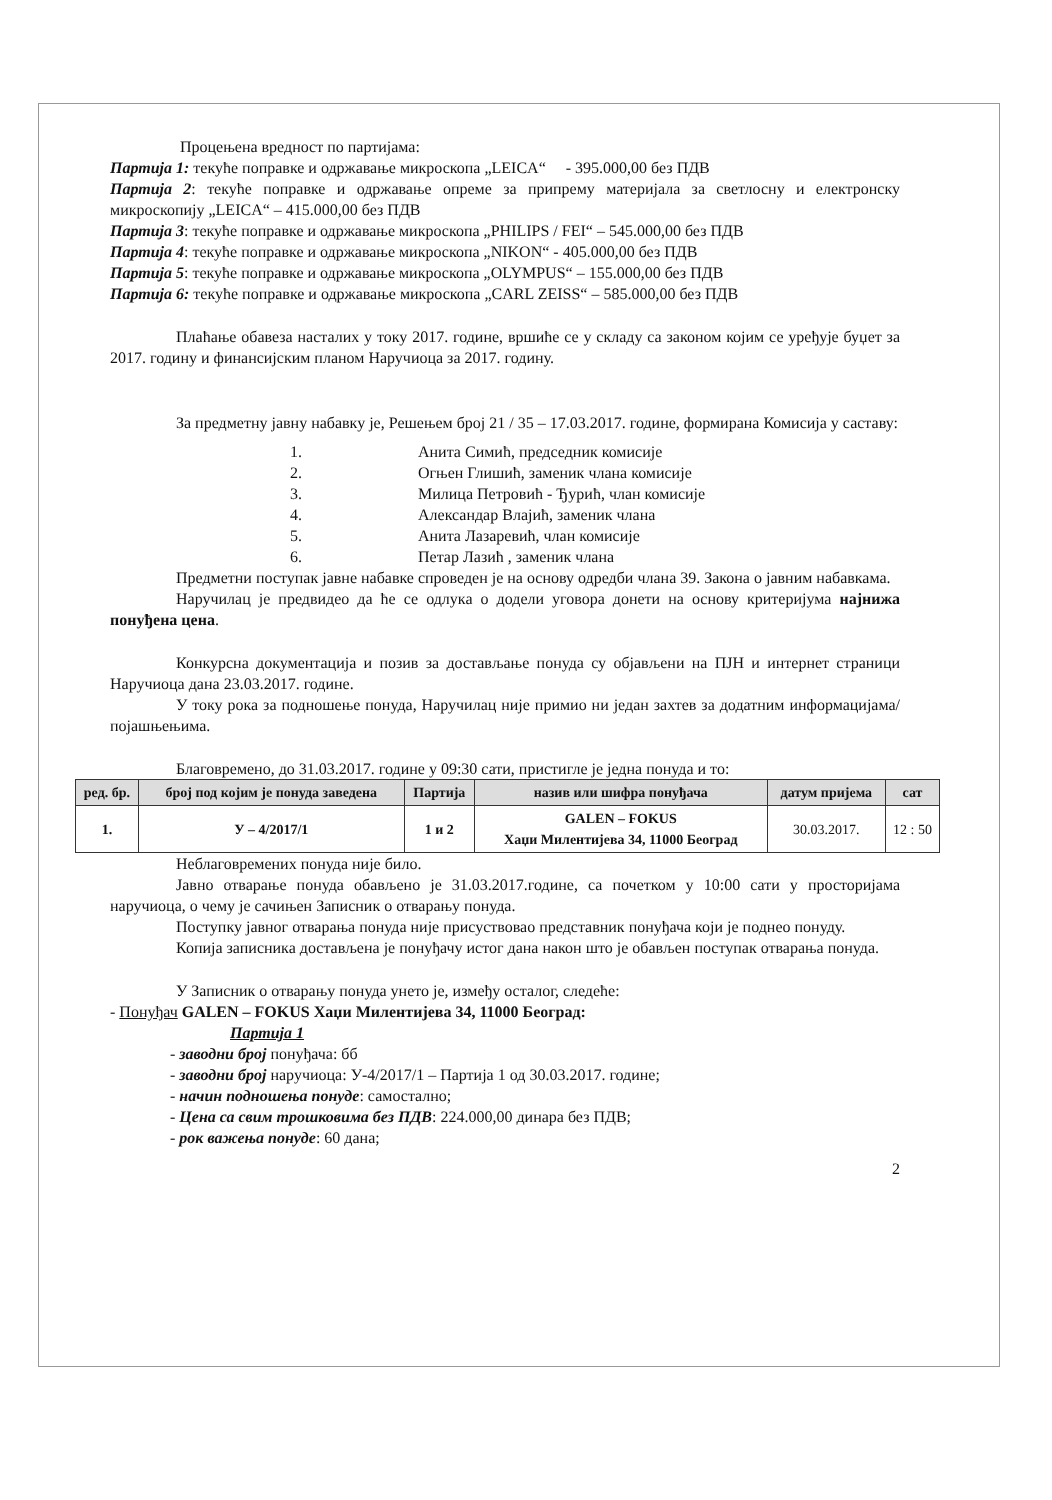Процењена вредност по партијама:
Партија 1: текуће поправке и одржавање микроскопа „LEICA“ - 395.000,00 без ПДВ
Партија 2: текуће поправке и одржавање опреме за припрему материјала за светлосну и електронску микроскопију „LEICA“ – 415.000,00 без ПДВ
Партија 3: текуће поправке и одржавање микроскопа „PHILIPS / FEI“ – 545.000,00 без ПДВ
Партија 4: текуће поправке и одржавање микроскопа „NIKON“ - 405.000,00 без ПДВ
Партија 5: текуће поправке и одржавање микроскопа „OLYMPUS“ – 155.000,00 без ПДВ
Партија 6: текуће поправке и одржавање микроскопа „CARL ZEISS“ – 585.000,00 без ПДВ
Плаћање обавеза насталих у току 2017. године, вршиће се у складу са законом којим се уређује буџет за 2017. годину и финансијским планом Наручиоца за 2017. годину.
За предметну јавну набавку је, Решењем број 21 / 35 – 17.03.2017. године, формирана Комисија у саставу:
1. Анита Симић, председник комисије
2. Огњен Глишић, заменик члана комисије
3. Милица Петровић - Ђурић, члан комисије
4. Александар Влајић, заменик члана
5. Анита Лазаревић, члан комисије
6. Петар Лазић , заменик члана
Предметни поступак јавне набавке спроведен је на основу одредби члана 39. Закона о јавним набавкама.
Наручилац је предвидео да ће се одлука о додели уговора донети на основу критеријума најнижа понуђена цена.
Конкурсна документација и позив за достављање понуда су објављени на ПЈН и интернет страници Наручиоца дана 23.03.2017. године.
У току рока за подношење понуда, Наручилац није примио ни један захтев за додатним информацијама/појашњењима.
Благовремено, до 31.03.2017. године у 09:30 сати, пристигле је једна понуда и то:
| ред. бр. | број под којим је понуда заведена | Партија | назив или шифра понуђача | датум пријема | сат |
| --- | --- | --- | --- | --- | --- |
| 1. | У – 4/2017/1 | 1 и 2 | GALEN – FOKUS Хаџи Милентијева 34, 11000 Београд | 30.03.2017. | 12 : 50 |
Неблаговремених понуда није било.
Јавно отварање понуда обављено је 31.03.2017.године, са почетком у 10:00 сати у просторијама наручиоца, о чему је сачињен Записник о отварању понуда.
Поступку јавног отварања понуда није присуствовао представник понуђача који је поднео понуду.
Копија записника достављена је понуђачу истог дана након што је обављен поступак отварања понуда.
У Записник о отварању понуда унето је, између осталог, следеће:
- Понуђач GALEN – FOKUS Хаџи Милентијева 34, 11000 Београд:
Партија 1
- заводни број понуђача: бб
- заводни број наручиоца: У-4/2017/1 – Партија 1 од 30.03.2017. године;
- начин подношења понуде: самостално;
- Цена са свим трошковима без ПДВ: 224.000,00 динара без ПДВ;
- рок важења понуде: 60 дана;
2